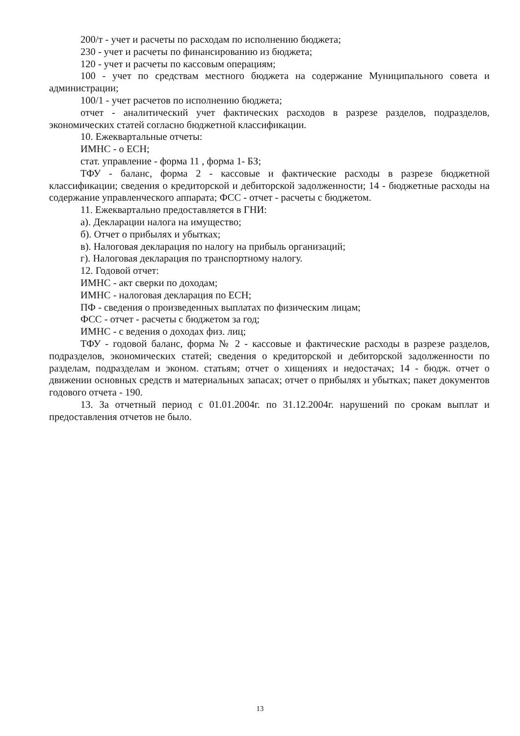200/т - учет и расчеты по расходам по исполнению бюджета;
230 - учет и расчеты по финансированию из бюджета;
120 - учет и расчеты по кассовым операциям;
100 - учет по средствам местного бюджета на содержание Муниципального совета и администрации;
100/1 - учет расчетов по исполнению бюджета;
отчет - аналитический учет фактических расходов в разрезе разделов, подразделов, экономических статей согласно бюджетной классификации.
10. Ежеквартальные отчеты:
ИМНС - о ЕСН;
стат. управление - форма 11 , форма 1- БЗ;
ТФУ - баланс, форма 2 - кассовые и фактические расходы в разрезе бюджетной классификации; сведения о кредиторской и дебиторской задолженности; 14 - бюджетные расходы на содержание управленческого аппарата; ФСС - отчет - расчеты с бюджетом.
11. Ежеквартально предоставляется в ГНИ:
а). Декларации налога на имущество;
б). Отчет о прибылях и убытках;
в). Налоговая декларация по налогу на прибыль организаций;
г). Налоговая декларация по транспортному налогу.
12. Годовой отчет:
ИМНС - акт сверки по доходам;
ИМНС - налоговая декларация по ЕСН;
ПФ - сведения о произведенных выплатах по физическим лицам;
ФСС - отчет - расчеты с бюджетом за год;
ИМНС - с ведения о доходах физ. лиц;
ТФУ - годовой баланс, форма № 2 - кассовые и фактические расходы в разрезе разделов, подразделов, экономических статей; сведения о кредиторской и дебиторской задолженности по разделам, подразделам и эконом. статьям; отчет о хищениях и недостачах; 14 - бюдж. отчет о движении основных средств и материальных запасах; отчет о прибылях и убытках; пакет документов годового отчета - 190.
13. За отчетный период с 01.01.2004г. по 31.12.2004г. нарушений по срокам выплат и предоставления отчетов не было.
13